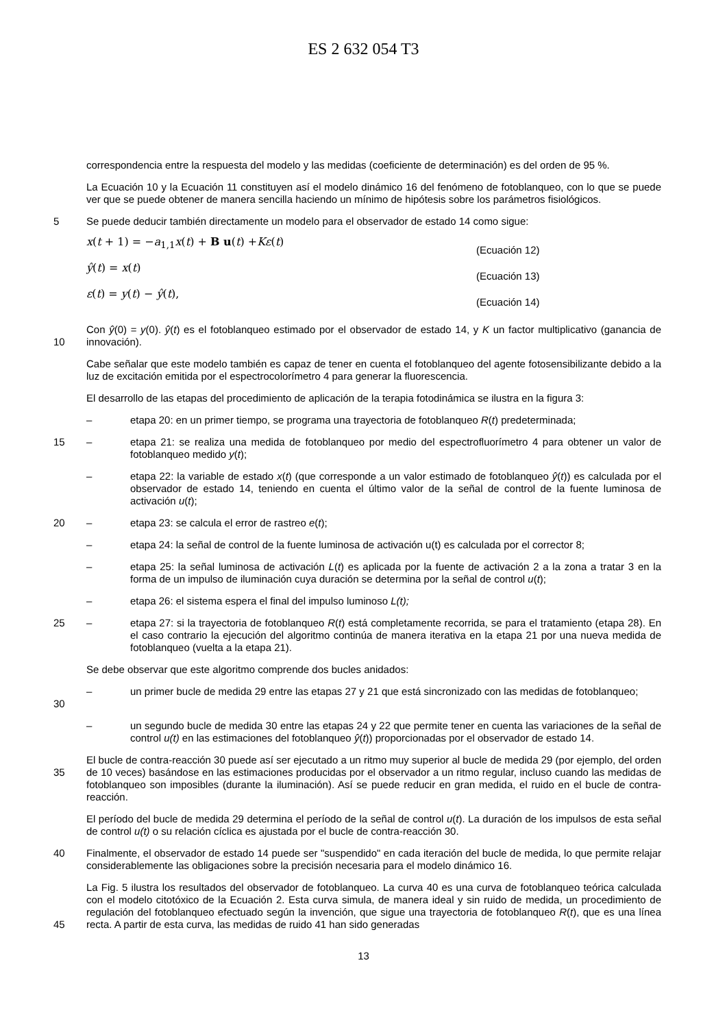ES 2 632 054 T3
correspondencia entre la respuesta del modelo y las medidas (coeficiente de determinación) es del orden de 95 %.
La Ecuación 10 y la Ecuación 11 constituyen así el modelo dinámico 16 del fenómeno de fotoblanqueo, con lo que se puede ver que se puede obtener de manera sencilla haciendo un mínimo de hipótesis sobre los parámetros fisiológicos.
5 Se puede deducir también directamente un modelo para el observador de estado 14 como sigue:
x(t + 1) = −a<sub>1,1</sub>x(t) + B u(t) +Kε(t) (Ecuación 12)
ŷ(t) = x(t) (Ecuación 13)
ε(t) = y(t) − ŷ(t), (Ecuación 14)
10 Con ŷ(0) = y(0). ŷ(t) es el fotoblanqueo estimado por el observador de estado 14, y K un factor multiplicativo (ganancia de innovación).
Cabe señalar que este modelo también es capaz de tener en cuenta el fotoblanqueo del agente fotosensibilizante debido a la luz de excitación emitida por el espectrocolorímetro 4 para generar la fluorescencia.
El desarrollo de las etapas del procedimiento de aplicación de la terapia fotodinámica se ilustra en la figura 3:
– etapa 20: en un primer tiempo, se programa una trayectoria de fotoblanqueo R(t) predeterminada;
15 – etapa 21: se realiza una medida de fotoblanqueo por medio del espectrofluorímetro 4 para obtener un valor de fotoblanqueo medido y(t);
– etapa 22: la variable de estado x(t) (que corresponde a un valor estimado de fotoblanqueo ŷ(t)) es calculada por el observador de estado 14, teniendo en cuenta el último valor de la señal de control de la fuente luminosa de activación u(t);
20 – etapa 23: se calcula el error de rastreo e(t);
– etapa 24: la señal de control de la fuente luminosa de activación u(t) es calculada por el corrector 8;
– etapa 25: la señal luminosa de activación L(t) es aplicada por la fuente de activación 2 a la zona a tratar 3 en la forma de un impulso de iluminación cuya duración se determina por la señal de control u(t);
– etapa 26: el sistema espera el final del impulso luminoso L(t);
25 – etapa 27: si la trayectoria de fotoblanqueo R(t) está completamente recorrida, se para el tratamiento (etapa 28). En el caso contrario la ejecución del algoritmo continúa de manera iterativa en la etapa 21 por una nueva medida de fotoblanqueo (vuelta a la etapa 21).
Se debe observar que este algoritmo comprende dos bucles anidados:
30 – un primer bucle de medida 29 entre las etapas 27 y 21 que está sincronizado con las medidas de fotoblanqueo;
– un segundo bucle de medida 30 entre las etapas 24 y 22 que permite tener en cuenta las variaciones de la señal de control u(t) en las estimaciones del fotoblanqueo ŷ(t)) proporcionadas por el observador de estado 14.
35 El bucle de contra-reacción 30 puede así ser ejecutado a un ritmo muy superior al bucle de medida 29 (por ejemplo, del orden de 10 veces) basándose en las estimaciones producidas por el observador a un ritmo regular, incluso cuando las medidas de fotoblanqueo son imposibles (durante la iluminación). Así se puede reducir en gran medida, el ruido en el bucle de contra-reacción.
El período del bucle de medida 29 determina el período de la señal de control u(t). La duración de los impulsos de esta señal de control u(t) o su relación cíclica es ajustada por el bucle de contra-reacción 30.
40 Finalmente, el observador de estado 14 puede ser "suspendido" en cada iteración del bucle de medida, lo que permite relajar considerablemente las obligaciones sobre la precisión necesaria para el modelo dinámico 16.
45 La Fig. 5 ilustra los resultados del observador de fotoblanqueo. La curva 40 es una curva de fotoblanqueo teórica calculada con el modelo citotóxico de la Ecuación 2. Esta curva simula, de manera ideal y sin ruido de medida, un procedimiento de regulación del fotoblanqueo efectuado según la invención, que sigue una trayectoria de fotoblanqueo R(t), que es una línea recta. A partir de esta curva, las medidas de ruido 41 han sido generadas
13